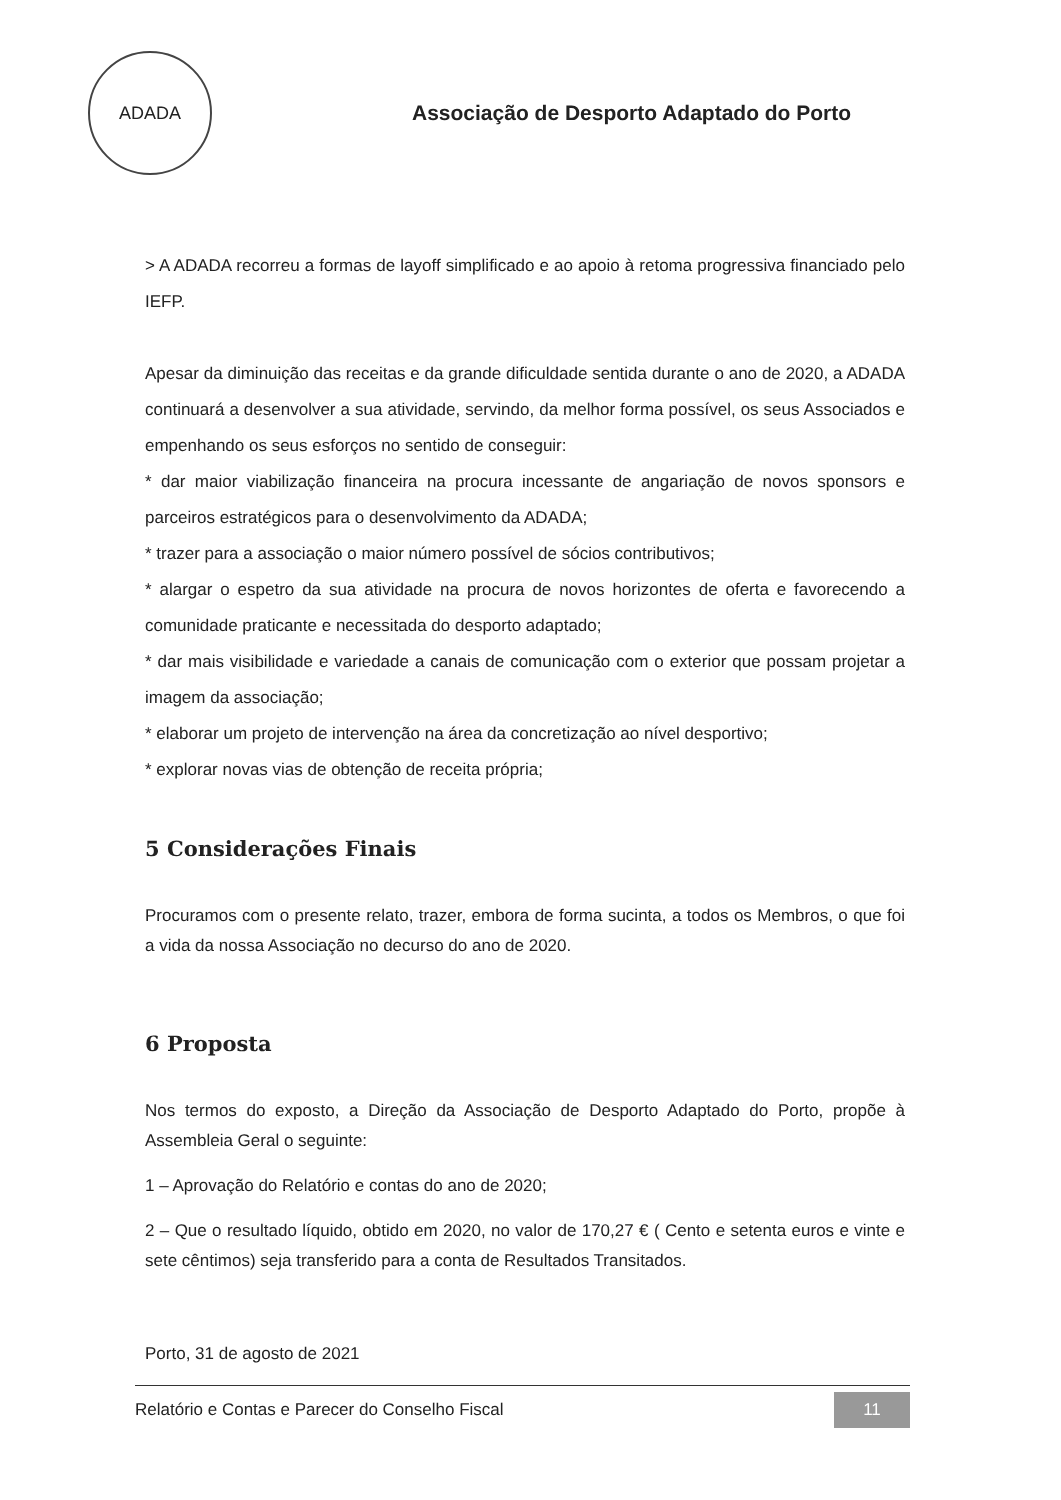ADADA
Associação de Desporto Adaptado do Porto
> A ADADA recorreu a formas de layoff simplificado e ao apoio à retoma progressiva financiado pelo IEFP.
Apesar da diminuição das receitas e da grande dificuldade sentida durante o ano de 2020, a ADADA continuará a desenvolver a sua atividade, servindo, da melhor forma possível, os seus Associados e empenhando os seus esforços no sentido de conseguir:
* dar maior viabilização financeira na procura incessante de angariação de novos sponsors e parceiros estratégicos para o desenvolvimento da ADADA;
* trazer para a associação o maior número possível de sócios contributivos;
* alargar o espetro da sua atividade na procura de novos horizontes de oferta e favorecendo a comunidade praticante e necessitada do desporto adaptado;
* dar mais visibilidade e variedade a canais de comunicação com o exterior que possam projetar a imagem da associação;
* elaborar um projeto de intervenção na área da concretização ao nível desportivo;
* explorar novas vias de obtenção de receita própria;
5 Considerações Finais
Procuramos com o presente relato, trazer, embora de forma sucinta, a todos os Membros, o que foi a vida da nossa Associação no decurso do ano de 2020.
6 Proposta
Nos termos do exposto, a Direção da Associação de Desporto Adaptado do Porto, propõe à Assembleia Geral o seguinte:
1 – Aprovação do Relatório e contas do ano de 2020;
2 – Que o resultado líquido, obtido em 2020, no valor de 170,27 € ( Cento e setenta euros e vinte e sete cêntimos) seja transferido para a conta de Resultados Transitados.
Porto, 31 de agosto de 2021
Relatório e Contas e Parecer do Conselho Fiscal 11